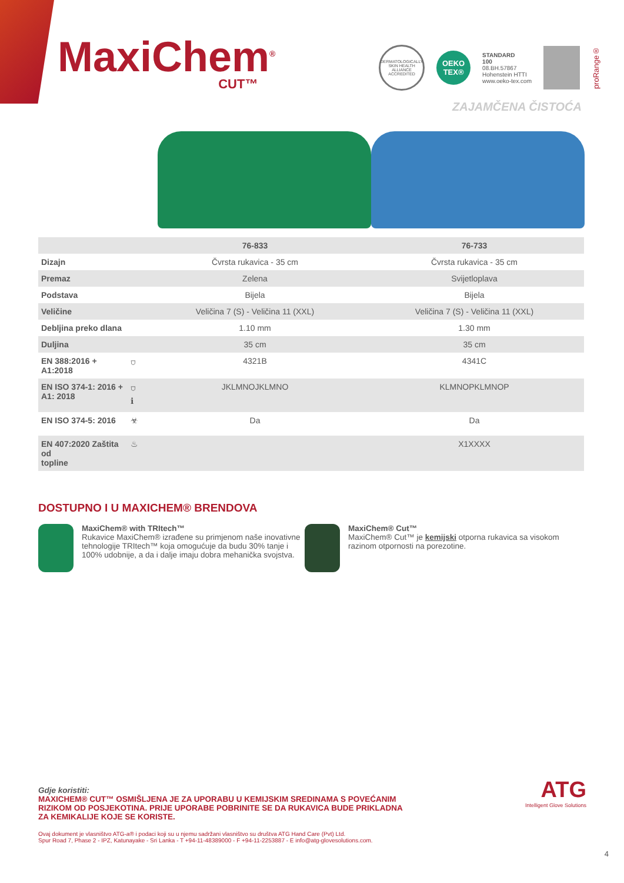MaxiChem<sup>®</sup>
CUT™
DERMATOLOGICALLY SKIN HEALTH ALLIANCE ACCREDITED
OEKO
TEX®
STANDARD
100
08.BH.57867
Hohenstein HTTI
www.oeko-tex.com
proRange®
ZAJAMČENA ČISTOĆA
| | | 76-833 | 76-733 |
| --- | --- | --- | --- |
| Dizajn | | Čvrsta rukavica - 35 cm | Čvrsta rukavica - 35 cm |
| Premaz | | Zelena | Svijetloplava |
| Podstava | | Bijela | Bijela |
| Veličine | | Veličina 7 (S) - Veličina 11 (XXL) | Veličina 7 (S) - Veličina 11 (XXL) |
| Debljina preko dlana | | 1.10 mm | 1.30 mm |
| Duljina | | 35 cm | 35 cm |
| EN 388:2016 + A1:2018 | ⛉ | 4321B | 4341C |
| EN ISO 374-1: 2016 + A1: 2018 | ⛉ ℹ | JKLMNOJKLMNO | KLMNOPKLMNOP |
| EN ISO 374-5: 2016 | ☣ | Da | Da |
| EN 407:2020 Zaštita od topline | ♨ | | X1XXXX |
DOSTUPNO I U MAXICHEM® BRENDOVA
MaxiChem® with TRItech™
Rukavice MaxiChem® izrađene su primjenom naše inovativne tehnologije TRItech™ koja omogućuje da budu 30% tanje i 100% udobnije, a da i dalje imaju dobra mehanička svojstva.
MaxiChem® Cut™
MaxiChem® Cut™ je kemijski otporna rukavica sa visokom razinom otpornosti na porezotine.
Gdje koristiti:
MAXICHEM® CUT™ OSMIŠLJENA JE ZA UPORABU U KEMIJSKIM SREDINAMA S POVEĆANIM RIZIKOM OD POSJEKOTINA. PRIJE UPORABE POBRINITE SE DA RUKAVICA BUDE PRIKLADNA ZA KEMIKALIJE KOJE SE KORISTE.
Ovaj dokument je vlasništvo ATG-a® i podaci koji su u njemu sadržani vlasništvo su društva ATG Hand Care (Pvt) Ltd.
Spur Road 7, Phase 2 - IPZ, Katunayake - Sri Lanka - T +94-11-48389000 - F +94-11-2253887 - E info@atg-glovesolutions.com.
ATG
Intelligent Glove Solutions
4